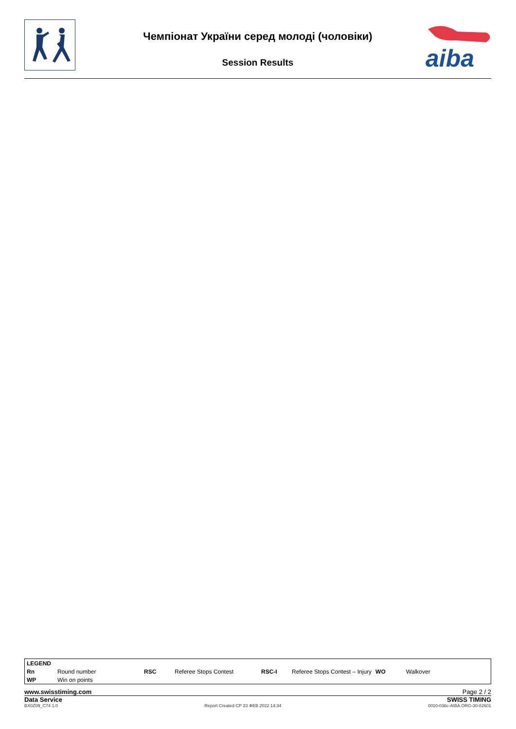Чемпіонат України серед молоді (чоловіки)
Session Results
aiba
| LEGEND | | | | | | | |
| Rn | Round number | RSC | Referee Stops Contest | RSC-I | Referee Stops Contest – Injury | WO | Walkover |
| WP | Win on points | | | | | | |
www.swisstiming.com Page 2 / 2
Data Service SWISS TIMING
BX0Z09_C74 1.0 Report Created СР 23 ФЕВ 2022 14:34 0010-036c-AIBA.ORG-30-82601